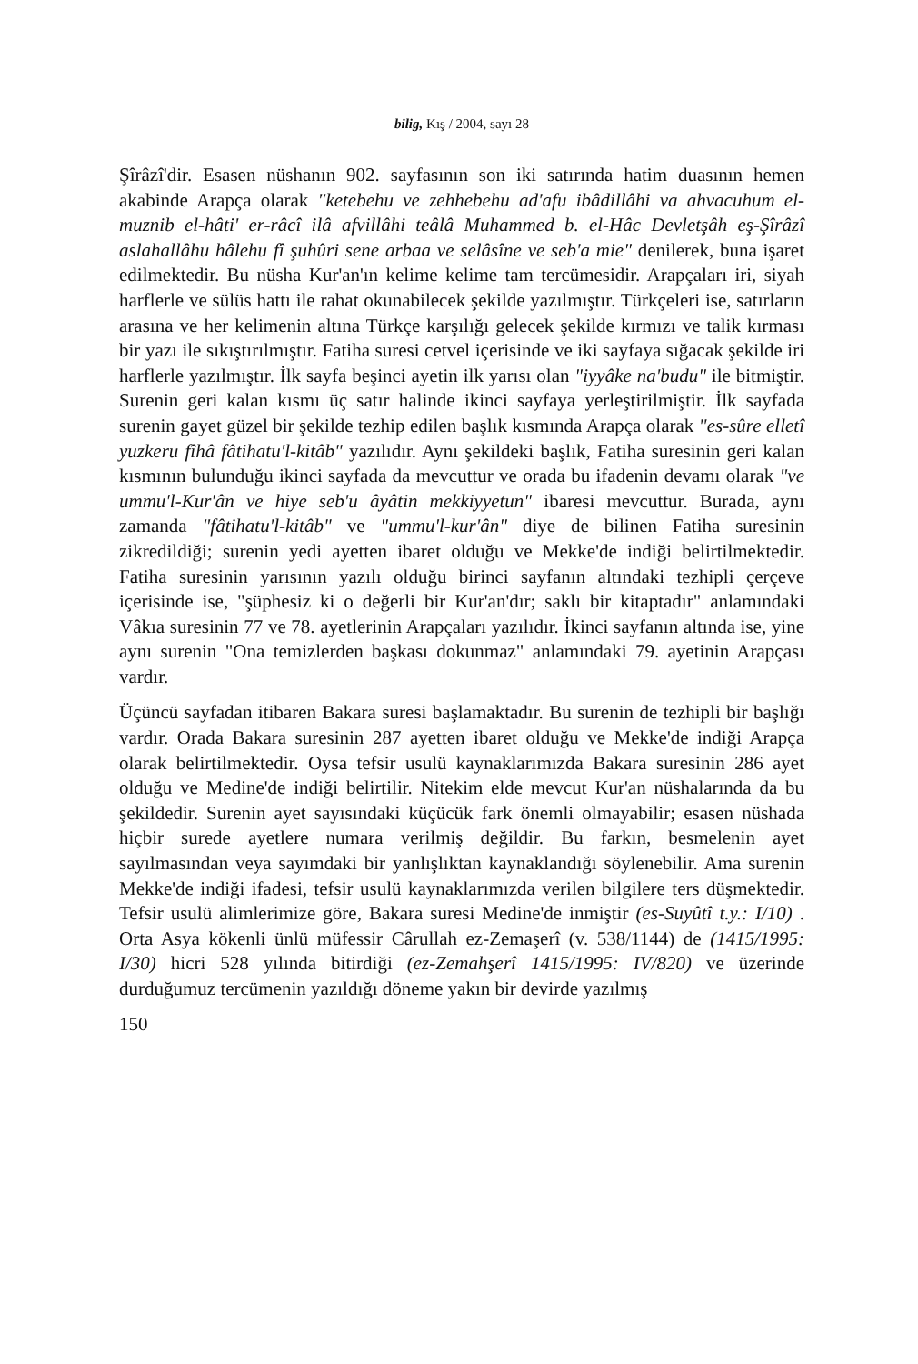bilig, Kış / 2004, sayı 28
Şîrâzî'dir. Esasen nüshanın 902. sayfasının son iki satırında hatim duasının hemen akabinde Arapça olarak "ketebehu ve zehhebehu ad'afu ibâdillâhi va ahvacuhum el-muznib el-hâti' er-râcî ilâ afvillâhi teâlâ Muhammed b. el-Hâc Devletşâh eş-Şîrâzî aslahallâhu hâlehu fî şuhûri sene arbaa ve selâsîne ve seb'a mie" denilerek, buna işaret edilmektedir. Bu nüsha Kur'an'ın kelime kelime tam tercümesidir. Arapçaları iri, siyah harflerle ve sülüs hattı ile rahat okunabilecek şekilde yazılmıştır. Türkçeleri ise, satırların arasına ve her kelimenin altına Türkçe karşılığı gelecek şekilde kırmızı ve talik kırması bir yazı ile sıkıştırılmıştır. Fatiha suresi cetvel içerisinde ve iki sayfaya sığacak şekilde iri harflerle yazılmıştır. İlk sayfa beşinci ayetin ilk yarısı olan "iyyâke na'budu" ile bitmiştir. Surenin geri kalan kısmı üç satır halinde ikinci sayfaya yerleştirilmiştir. İlk sayfada surenin gayet güzel bir şekilde tezhip edilen başlık kısmında Arapça olarak "es-sûre elletî yuzkeru fîhâ fâtihatu'l-kitâb" yazılıdır. Aynı şekildeki başlık, Fatiha suresinin geri kalan kısmının bulunduğu ikinci sayfada da mevcuttur ve orada bu ifadenin devamı olarak "ve ummu'l-Kur'ân ve hiye seb'u âyâtin mekkiyyetun" ibaresi mevcuttur. Burada, aynı zamanda "fâtihatu'l-kitâb" ve "ummu'l-kur'ân" diye de bilinen Fatiha suresinin zikredildiği; surenin yedi ayetten ibaret olduğu ve Mekke'de indiği belirtilmektedir. Fatiha suresinin yarısının yazılı olduğu birinci sayfanın altındaki tezhipli çerçeve içerisinde ise, "şüphesiz ki o değerli bir Kur'an'dır; saklı bir kitaptadır" anlamındaki Vâkıa suresinin 77 ve 78. ayetlerinin Arapçaları yazılıdır. İkinci sayfanın altında ise, yine aynı surenin "Ona temizlerden başkası dokunmaz" anlamındaki 79. ayetinin Arapçası vardır.
Üçüncü sayfadan itibaren Bakara suresi başlamaktadır. Bu surenin de tezhipli bir başlığı vardır. Orada Bakara suresinin 287 ayetten ibaret olduğu ve Mekke'de indiği Arapça olarak belirtilmektedir. Oysa tefsir usulü kaynaklarımızda Bakara suresinin 286 ayet olduğu ve Medine'de indiği belirtilir. Nitekim elde mevcut Kur'an nüshalarında da bu şekildedir. Surenin ayet sayısındaki küçücük fark önemli olmayabilir; esasen nüshada hiçbir surede ayetlere numara verilmiş değildir. Bu farkın, besmelenin ayet sayılmasından veya sayımdaki bir yanlışlıktan kaynaklandığı söylenebilir. Ama surenin Mekke'de indiği ifadesi, tefsir usulü kaynaklarımızda verilen bilgilere ters düşmektedir. Tefsir usulü alimlerimize göre, Bakara suresi Medine'de inmiştir (es-Suyûtî t.y.: I/10) . Orta Asya kökenli ünlü müfessir Cârullah ez-Zemaşerî (v. 538/1144) de (1415/1995: I/30) hicri 528 yılında bitirdiği (ez-Zemahşerî 1415/1995: IV/820) ve üzerinde durduğumuz tercümenin yazıldığı döneme yakın bir devirde yazılmış
150